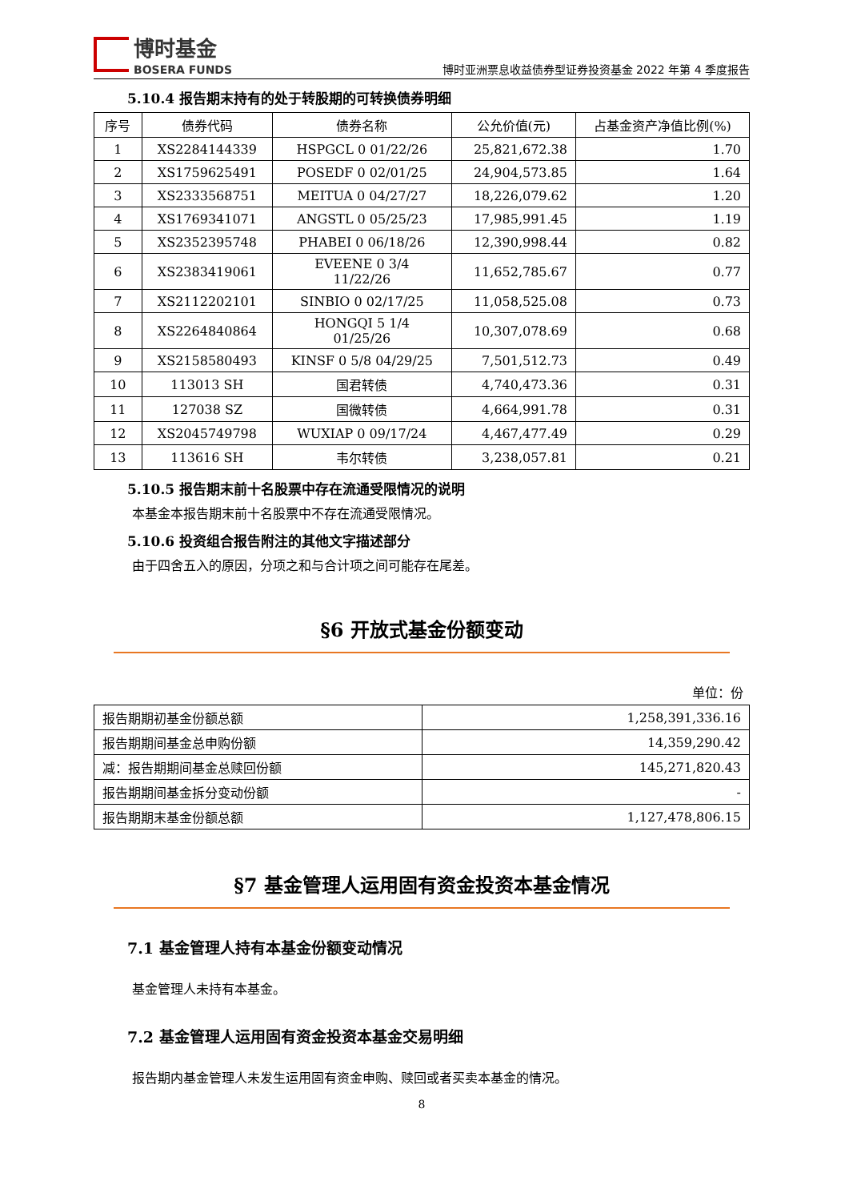博时基金
BOSERA FUNDS
博时亚洲票息收益债券型证券投资基金 2022 年第 4 季度报告
5.10.4 报告期末持有的处于转股期的可转换债券明细
| 序号 | 债券代码 | 债券名称 | 公允价值(元) | 占基金资产净值比例(%) |
| --- | --- | --- | --- | --- |
| 1 | XS2284144339 | HSPGCL 0 01/22/26 | 25,821,672.38 | 1.70 |
| 2 | XS1759625491 | POSEDF 0 02/01/25 | 24,904,573.85 | 1.64 |
| 3 | XS2333568751 | MEITUA 0 04/27/27 | 18,226,079.62 | 1.20 |
| 4 | XS1769341071 | ANGSTL 0 05/25/23 | 17,985,991.45 | 1.19 |
| 5 | XS2352395748 | PHABEI 0 06/18/26 | 12,390,998.44 | 0.82 |
| 6 | XS2383419061 | EVEENE 0 3/4 11/22/26 | 11,652,785.67 | 0.77 |
| 7 | XS2112202101 | SINBIO 0 02/17/25 | 11,058,525.08 | 0.73 |
| 8 | XS2264840864 | HONGQI 5 1/4 01/25/26 | 10,307,078.69 | 0.68 |
| 9 | XS2158580493 | KINSF 0 5/8 04/29/25 | 7,501,512.73 | 0.49 |
| 10 | 113013 SH | 国君转债 | 4,740,473.36 | 0.31 |
| 11 | 127038 SZ | 国微转债 | 4,664,991.78 | 0.31 |
| 12 | XS2045749798 | WUXIAP 0 09/17/24 | 4,467,477.49 | 0.29 |
| 13 | 113616 SH | 韦尔转债 | 3,238,057.81 | 0.21 |
5.10.5 报告期末前十名股票中存在流通受限情况的说明
本基金本报告期末前十名股票中不存在流通受限情况。
5.10.6 投资组合报告附注的其他文字描述部分
由于四舍五入的原因，分项之和与合计项之间可能存在尾差。
§6 开放式基金份额变动
单位：份
| 报告期期初基金份额总额 | 1,258,391,336.16 |
| 报告期期间基金总申购份额 | 14,359,290.42 |
| 减：报告期期间基金总赎回份额 | 145,271,820.43 |
| 报告期期间基金拆分变动份额 | - |
| 报告期期末基金份额总额 | 1,127,478,806.15 |
§7 基金管理人运用固有资金投资本基金情况
7.1 基金管理人持有本基金份额变动情况
基金管理人未持有本基金。
7.2 基金管理人运用固有资金投资本基金交易明细
报告期内基金管理人未发生运用固有资金申购、赎回或者买卖本基金的情况。
8